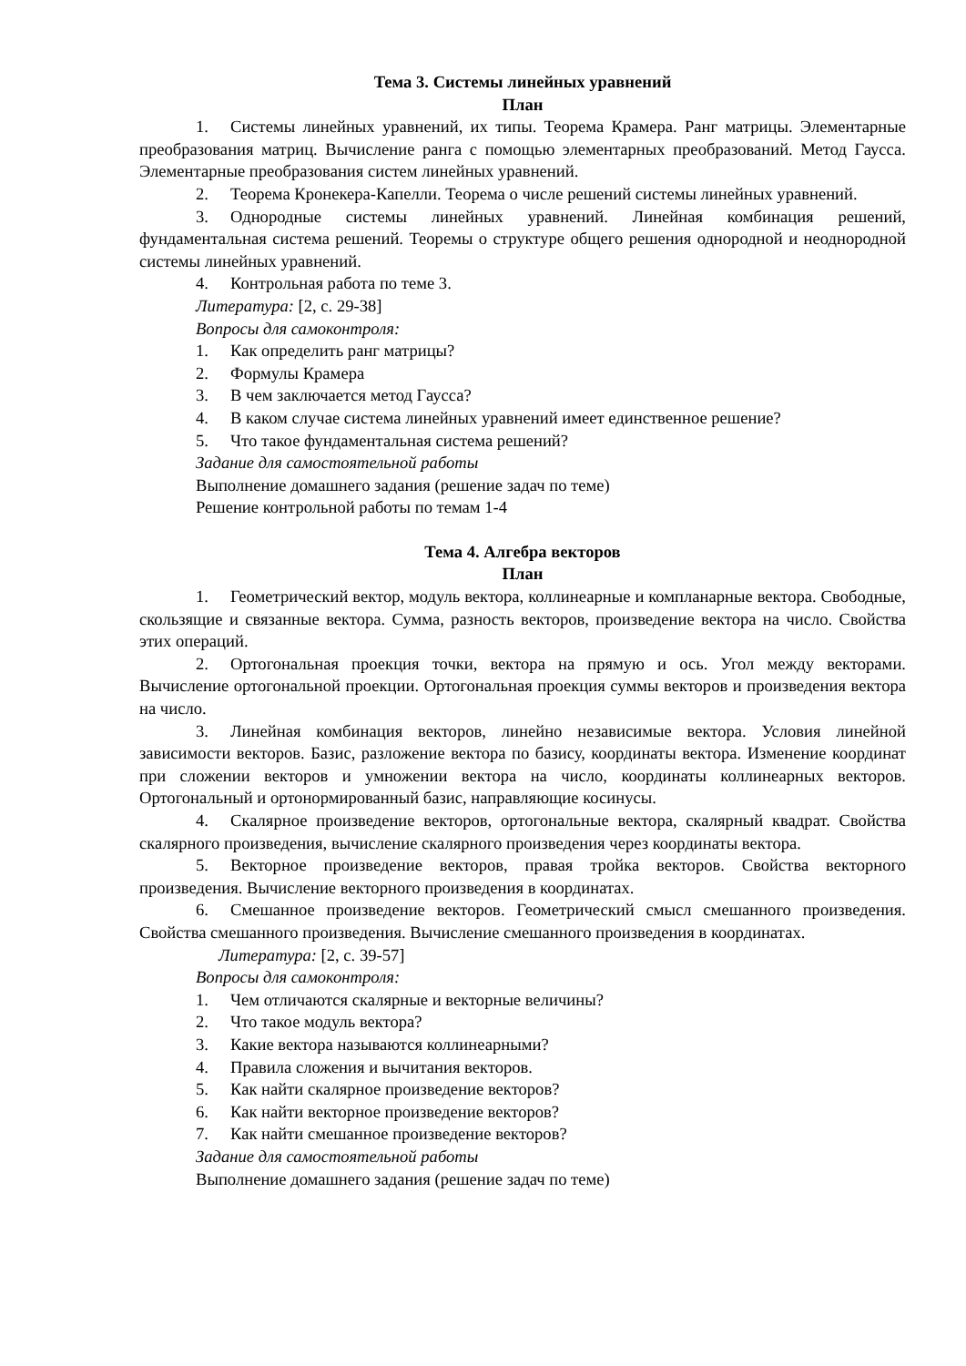Тема 3. Системы линейных уравнений
План
1. Системы линейных уравнений, их типы. Теорема Крамера. Ранг матрицы. Элементарные преобразования матриц. Вычисление ранга с помощью элементарных преобразований. Метод Гаусса. Элементарные преобразования систем линейных уравнений.
2. Теорема Кронекера-Капелли. Теорема о числе решений системы линейных уравнений.
3. Однородные системы линейных уравнений. Линейная комбинация решений, фундаментальная система решений. Теоремы о структуре общего решения однородной и неоднородной системы линейных уравнений.
4. Контрольная работа по теме 3.
Литература: [2, с. 29-38]
Вопросы для самоконтроля:
1. Как определить ранг матрицы?
2. Формулы Крамера
3. В чем заключается метод Гаусса?
4. В каком случае система линейных уравнений имеет единственное решение?
5. Что такое фундаментальная система решений?
Задание для самостоятельной работы
Выполнение домашнего задания (решение задач по теме)
Решение контрольной работы по темам 1-4
Тема 4. Алгебра векторов
План
1. Геометрический вектор, модуль вектора, коллинеарные и компланарные вектора. Свободные, скользящие и связанные вектора. Сумма, разность векторов, произведение вектора на число. Свойства этих операций.
2. Ортогональная проекция точки, вектора на прямую и ось. Угол между векторами. Вычисление ортогональной проекции. Ортогональная проекция суммы векторов и произведения вектора на число.
3. Линейная комбинация векторов, линейно независимые вектора. Условия линейной зависимости векторов. Базис, разложение вектора по базису, координаты вектора. Изменение координат при сложении векторов и умножении вектора на число, координаты коллинеарных векторов. Ортогональный и ортонормированный базис, направляющие косинусы.
4. Скалярное произведение векторов, ортогональные вектора, скалярный квадрат. Свойства скалярного произведения, вычисление скалярного произведения через координаты вектора.
5. Векторное произведение векторов, правая тройка векторов. Свойства векторного произведения. Вычисление векторного произведения в координатах.
6. Смешанное произведение векторов. Геометрический смысл смешанного произведения. Свойства смешанного произведения. Вычисление смешанного произведения в координатах.
Литература: [2, с. 39-57]
Вопросы для самоконтроля:
1. Чем отличаются скалярные и векторные величины?
2. Что такое модуль вектора?
3. Какие вектора называются коллинеарными?
4. Правила сложения и вычитания векторов.
5. Как найти скалярное произведение векторов?
6. Как найти векторное произведение векторов?
7. Как найти смешанное произведение векторов?
Задание для самостоятельной работы
Выполнение домашнего задания (решение задач по теме)